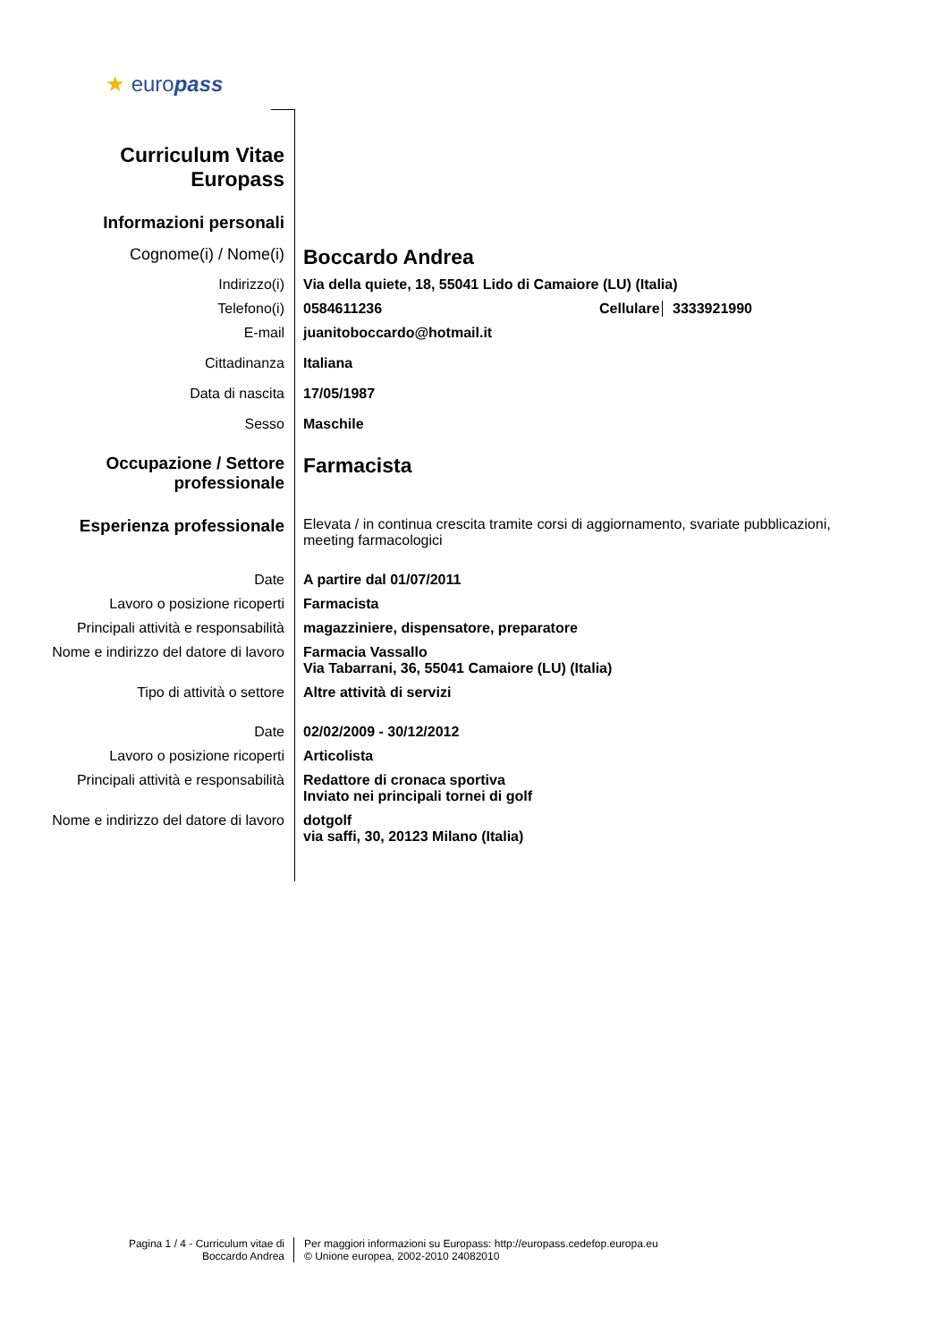★ europass
Curriculum Vitae
Europass
Informazioni personali
Cognome(i) / Nome(i)
Boccardo Andrea
Indirizzo(i) Via della quiete, 18, 55041 Lido di Camaiore (LU) (Italia)
Telefono(i) 0584611236 Cellulare
3333921990
E-mail juanitoboccardo@hotmail.it
Cittadinanza Italiana
Data di nascita 17/05/1987
Sesso Maschile
Occupazione / Settore professionale
Farmacista
Esperienza professionale
Elevata / in continua crescita tramite corsi di aggiornamento, svariate pubblicazioni, meeting farmacologici
Date A partire dal 01/07/2011
Lavoro o posizione ricoperti Farmacista
Principali attività e responsabilità
magazziniere, dispensatore, preparatore
Nome e indirizzo del datore di lavoro
Farmacia Vassallo
Via Tabarrani, 36, 55041 Camaiore (LU) (Italia)
Tipo di attività o settore Altre attività di servizi
Date 02/02/2009 - 30/12/2012
Lavoro o posizione ricoperti Articolista
Principali attività e responsabilità
Redattore di cronaca sportiva
Inviato nei principali tornei di golf
Nome e indirizzo del datore di lavoro
dotgolf
via saffi, 30, 20123 Milano (Italia)
Pagina 1 / 4 - Curriculum vitae di
Boccardo Andrea
Per maggiori informazioni su Europass: http://europass.cedefop.europa.eu
© Unione europea, 2002-2010 24082010